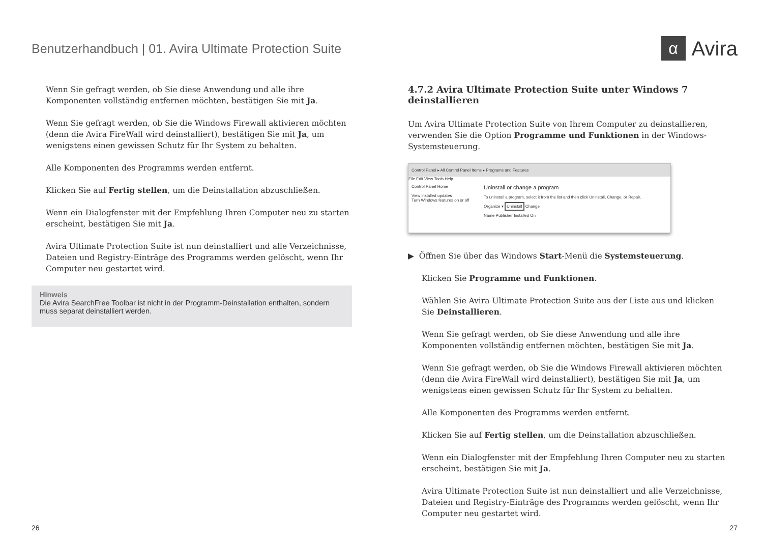Benutzerhandbuch | 01. Avira Ultimate Protection Suite
α Avira
Wenn Sie gefragt werden, ob Sie diese Anwendung und alle ihre Komponenten vollständig entfernen möchten, bestätigen Sie mit Ja.
Wenn Sie gefragt werden, ob Sie die Windows Firewall aktivieren möchten (denn die Avira FireWall wird deinstalliert), bestätigen Sie mit Ja, um wenigstens einen gewissen Schutz für Ihr System zu behalten.
Alle Komponenten des Programms werden entfernt.
Klicken Sie auf Fertig stellen, um die Deinstallation abzuschließen.
Wenn ein Dialogfenster mit der Empfehlung Ihren Computer neu zu starten erscheint, bestätigen Sie mit Ja.
Avira Ultimate Protection Suite ist nun deinstalliert und alle Verzeichnisse, Dateien und Registry-Einträge des Programms werden gelöscht, wenn Ihr Computer neu gestartet wird.
Hinweis
Die Avira SearchFree Toolbar ist nicht in der Programm-Deinstallation enthalten, sondern muss separat deinstalliert werden.
4.7.2 Avira Ultimate Protection Suite unter Windows 7 deinstallieren
Um Avira Ultimate Protection Suite von Ihrem Computer zu deinstallieren, verwenden Sie die Option Programme und Funktionen in der Windows-Systemsteuerung.
Control Panel ▸ All Control Panel Items ▸ Programs and Features
File Edit View Tools Help
Control Panel Home
View installed updates
Turn Windows features on or off
Uninstall or change a program
To uninstall a program, select it from the list and then click Uninstall, Change, or Repair.
Organize ▾ Uninstall Change
Name Publisher Installed On
▶ Öffnen Sie über das Windows Start-Menü die Systemsteuerung.
Klicken Sie Programme und Funktionen.
Wählen Sie Avira Ultimate Protection Suite aus der Liste aus und klicken Sie Deinstallieren.
Wenn Sie gefragt werden, ob Sie diese Anwendung und alle ihre Komponenten vollständig entfernen möchten, bestätigen Sie mit Ja.
Wenn Sie gefragt werden, ob Sie die Windows Firewall aktivieren möchten (denn die Avira FireWall wird deinstalliert), bestätigen Sie mit Ja, um wenigstens einen gewissen Schutz für Ihr System zu behalten.
Alle Komponenten des Programms werden entfernt.
Klicken Sie auf Fertig stellen, um die Deinstallation abzuschließen.
Wenn ein Dialogfenster mit der Empfehlung Ihren Computer neu zu starten erscheint, bestätigen Sie mit Ja.
Avira Ultimate Protection Suite ist nun deinstalliert und alle Verzeichnisse, Dateien und Registry-Einträge des Programms werden gelöscht, wenn Ihr Computer neu gestartet wird.
26 27